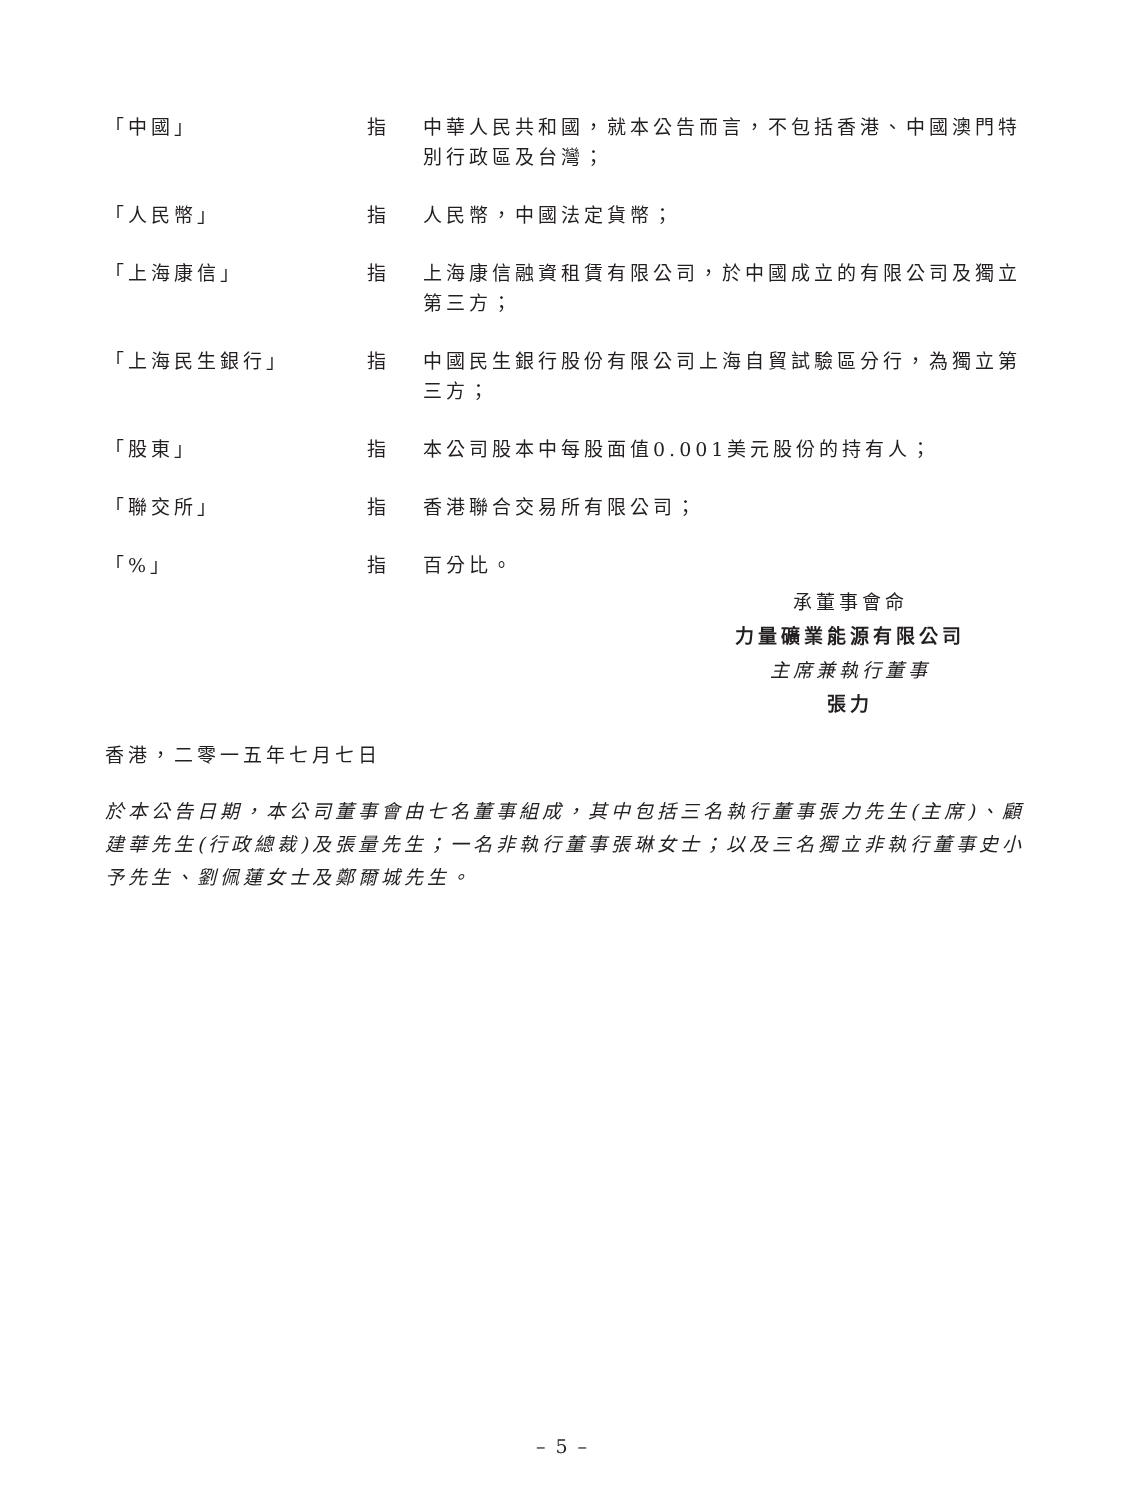| 「中國」 | 指 | 中華人民共和國，就本公告而言，不包括香港、中國澳門特別行政區及台灣； |
| 「人民幣」 | 指 | 人民幣，中國法定貨幣； |
| 「上海康信」 | 指 | 上海康信融資租賃有限公司，於中國成立的有限公司及獨立第三方； |
| 「上海民生銀行」 | 指 | 中國民生銀行股份有限公司上海自貿試驗區分行，為獨立第三方； |
| 「股東」 | 指 | 本公司股本中每股面值0.001美元股份的持有人； |
| 「聯交所」 | 指 | 香港聯合交易所有限公司； |
| 「%」 | 指 | 百分比。 |
承董事會命
力量礦業能源有限公司
主席兼執行董事
張力
香港，二零一五年七月七日
於本公告日期，本公司董事會由七名董事組成，其中包括三名執行董事張力先生(主席)、顧建華先生(行政總裁)及張量先生；一名非執行董事張琳女士；以及三名獨立非執行董事史小予先生、劉佩蓮女士及鄭爾城先生。
– 5 –